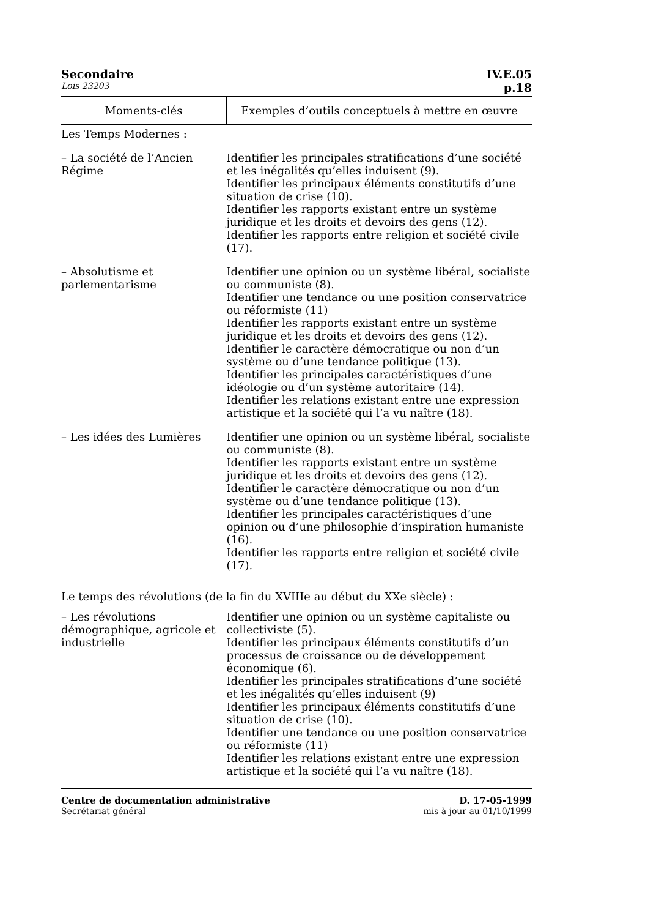Secondaire IV.E.05
Lois 23203 p.18
| Moments-clés | Exemples d’outils conceptuels à mettre en œuvre |
| --- | --- |
| Les Temps Modernes : | |
| – La société de l’Ancien Régime | Identifier les principales stratifications d’une société et les inégalités qu’elles induisent (9). Identifier les principaux éléments constitutifs d’une situation de crise (10). Identifier les rapports existant entre un système juridique et les droits et devoirs des gens (12). Identifier les rapports entre religion et société civile (17). |
| – Absolutisme et parlementarisme | Identifier une opinion ou un système libéral, socialiste ou communiste (8). Identifier une tendance ou une position conservatrice ou réformiste (11) Identifier les rapports existant entre un système juridique et les droits et devoirs des gens (12). Identifier le caractère démocratique ou non d’un système ou d’une tendance politique (13). Identifier les principales caractéristiques d’une idéologie ou d’un système autoritaire (14). Identifier les relations existant entre une expression artistique et la société qui l’a vu naître (18). |
| – Les idées des Lumières | Identifier une opinion ou un système libéral, socialiste ou communiste (8). Identifier les rapports existant entre un système juridique et les droits et devoirs des gens (12). Identifier le caractère démocratique ou non d’un système ou d’une tendance politique (13). Identifier les principales caractéristiques d’une opinion ou d’une philosophie d’inspiration humaniste (16). Identifier les rapports entre religion et société civile (17). |
| Le temps des révolutions (de la fin du XVIIIe au début du XXe siècle) : | |
| – Les révolutions démographique, agricole et industrielle | Identifier une opinion ou un système capitaliste ou collectiviste (5). Identifier les principaux éléments constitutifs d’un processus de croissance ou de développement économique (6). Identifier les principales stratifications d’une société et les inégalités qu’elles induisent (9) Identifier les principaux éléments constitutifs d’une situation de crise (10). Identifier une tendance ou une position conservatrice ou réformiste (11) Identifier les relations existant entre une expression artistique et la société qui l’a vu naître (18). |
Centre de documentation administrative
Secrétariat général
D. 17-05-1999
mis à jour au 01/10/1999